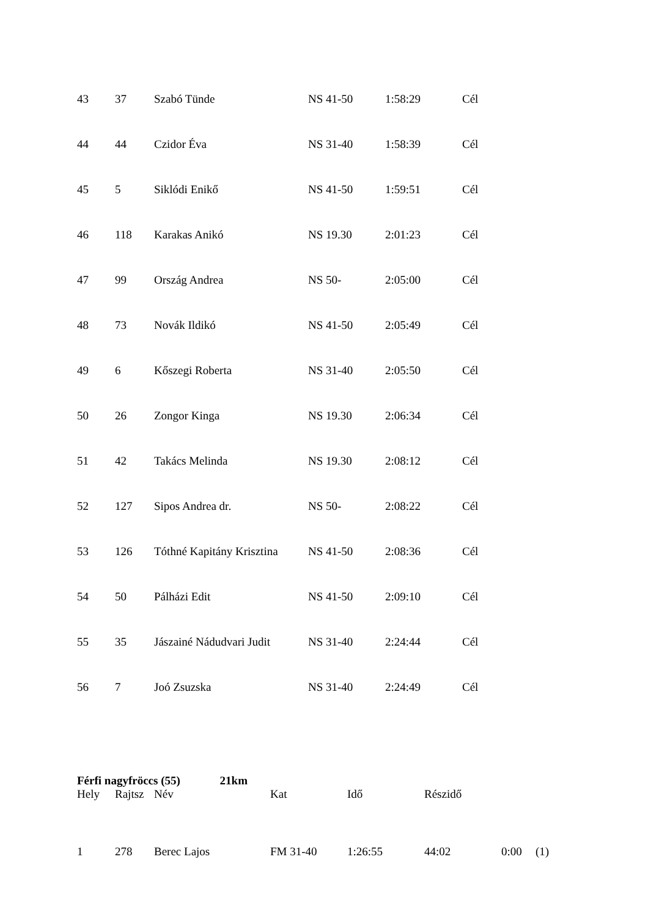| 43 | 37 | Szabó Tünde | NS 41-50 | 1:58:29 | Cél |
| 44 | 44 | Czidor Éva | NS 31-40 | 1:58:39 | Cél |
| 45 | 5 | Siklódi Enikő | NS 41-50 | 1:59:51 | Cél |
| 46 | 118 | Karakas Anikó | NS 19.30 | 2:01:23 | Cél |
| 47 | 99 | Ország Andrea | NS 50- | 2:05:00 | Cél |
| 48 | 73 | Novák Ildikó | NS 41-50 | 2:05:49 | Cél |
| 49 | 6 | Kőszegi Roberta | NS 31-40 | 2:05:50 | Cél |
| 50 | 26 | Zongor Kinga | NS 19.30 | 2:06:34 | Cél |
| 51 | 42 | Takács Melinda | NS 19.30 | 2:08:12 | Cél |
| 52 | 127 | Sipos Andrea dr. | NS 50- | 2:08:22 | Cél |
| 53 | 126 | Tóthné Kapitány Krisztina | NS 41-50 | 2:08:36 | Cél |
| 54 | 50 | Pálházi Edit | NS 41-50 | 2:09:10 | Cél |
| 55 | 35 | Jászainé Nádudvari Judit | NS 31-40 | 2:24:44 | Cél |
| 56 | 7 | Joó Zsuzska | NS 31-40 | 2:24:49 | Cél |
Férfi nagyfröccs (55) 21km
| Hely | Rajtsz | Név | Kat | Idő | Részidő | | |
| --- | --- | --- | --- | --- | --- | --- | --- |
| 1 | 278 | Berec Lajos | FM 31-40 | 1:26:55 | 44:02 | 0:00 | (1) |